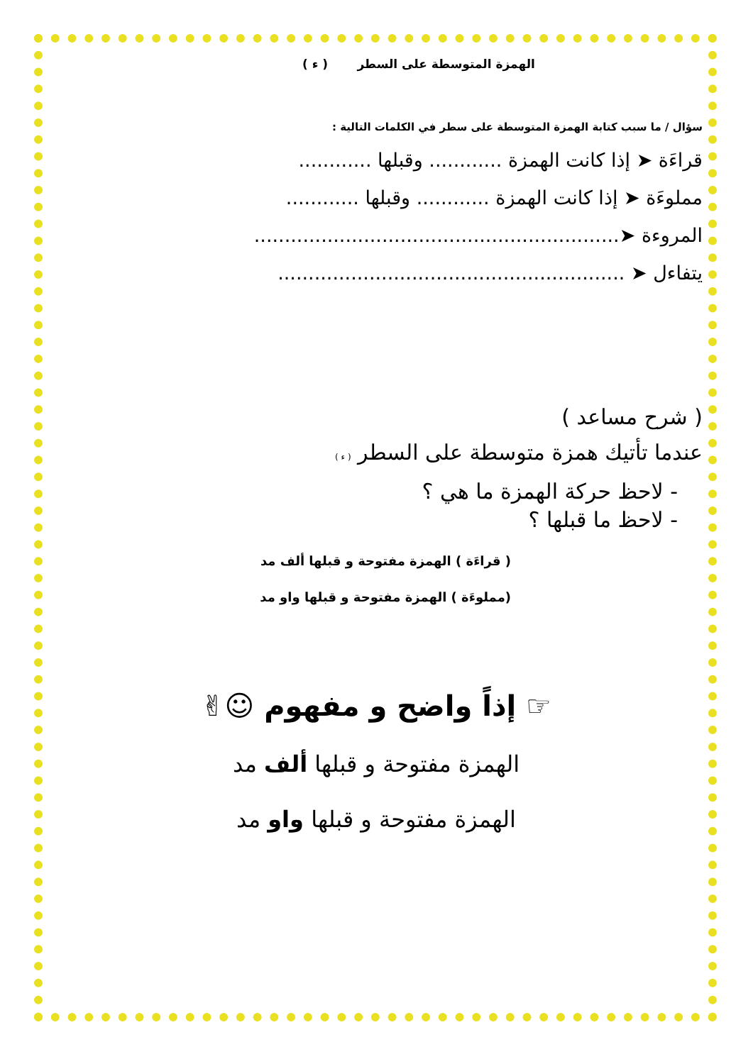الهمزة المتوسطة على السطر ( ء )
سؤال / ما سبب كتابة الهمزة المتوسطة على سطر في الكلمات التالية :
قراءَة ➤ إذا كانت الهمزة ............ وقبلها ............
مملوءَة ➤ إذا كانت الهمزة ............ وقبلها ............
المروءة ➤............................................................
يتفاءل ➤ .........................................................
( شرح مساعد )
عندما تأتيك همزة متوسطة على السطر ( ء )
- لاحظ حركة الهمزة ما هي ؟
- لاحظ ما قبلها ؟
( قراءَة ) الهمزة مفتوحة و قبلها ألف مد
(مملوءَة ) الهمزة مفتوحة و قبلها واو مد
☞ إذاً واضح و مفهوم ☺✌
الهمزة مفتوحة و قبلها ألف مد
الهمزة مفتوحة و قبلها واو مد